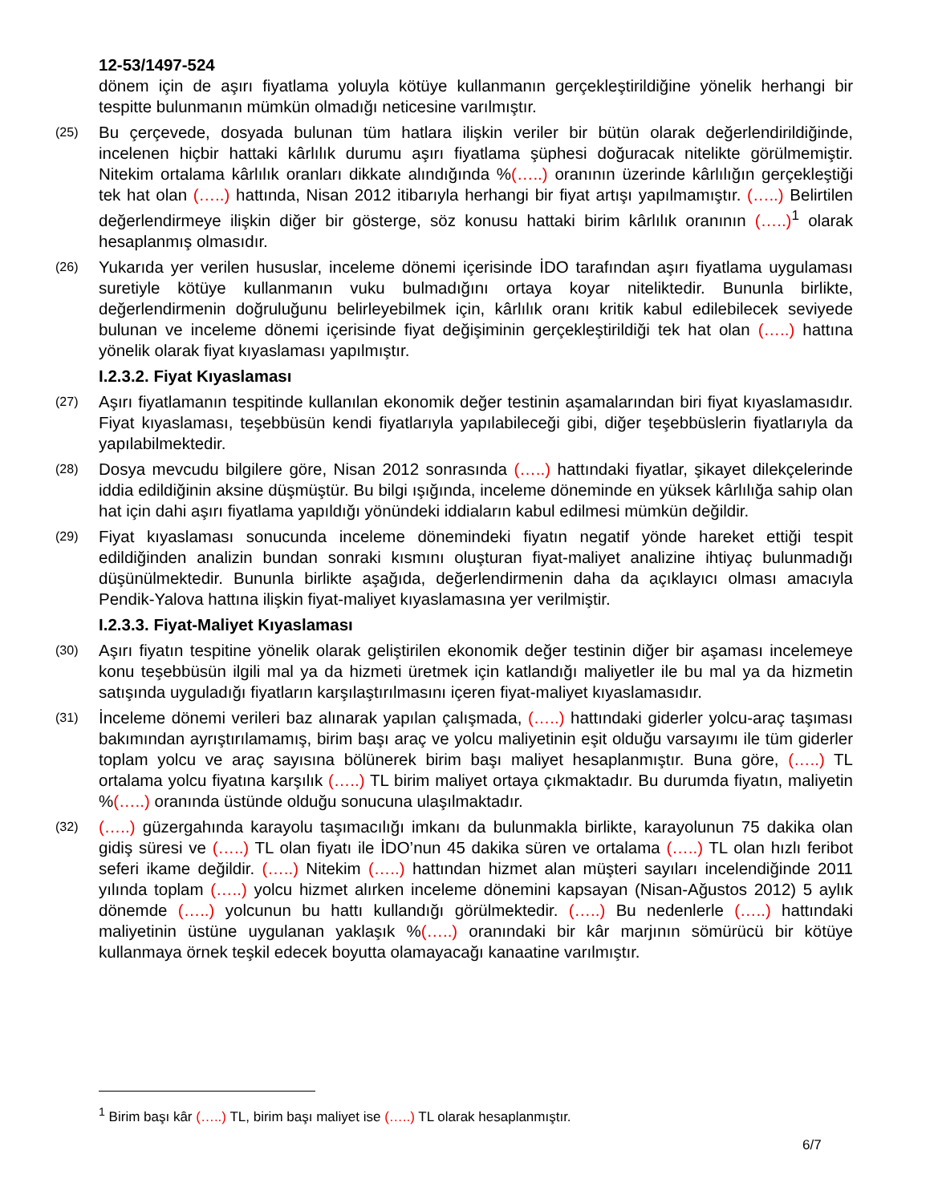12-53/1497-524
dönem için de aşırı fiyatlama yoluyla kötüye kullanmanın gerçekleştirildiğine yönelik herhangi bir tespitte bulunmanın mümkün olmadığı neticesine varılmıştır.
(25)
Bu çerçevede, dosyada bulunan tüm hatlara ilişkin veriler bir bütün olarak değerlendirildiğinde, incelenen hiçbir hattaki kârlılık durumu aşırı fiyatlama şüphesi doğuracak nitelikte görülmemiştir. Nitekim ortalama kârlılık oranları dikkate alındığında %(…..) oranının üzerinde kârlılığın gerçekleştiği tek hat olan (…..) hattında, Nisan 2012 itibarıyla herhangi bir fiyat artışı yapılmamıştır. (…..) Belirtilen değerlendirmeye ilişkin diğer bir gösterge, söz konusu hattaki birim kârlılık oranının (…..)<sup>1</sup> olarak hesaplanmış olmasıdır.
(26)
Yukarıda yer verilen hususlar, inceleme dönemi içerisinde İDO tarafından aşırı fiyatlama uygulaması suretiyle kötüye kullanmanın vuku bulmadığını ortaya koyar niteliktedir. Bununla birlikte, değerlendirmenin doğruluğunu belirleyebilmek için, kârlılık oranı kritik kabul edilebilecek seviyede bulunan ve inceleme dönemi içerisinde fiyat değişiminin gerçekleştirildiği tek hat olan (…..) hattına yönelik olarak fiyat kıyaslaması yapılmıştır.
I.2.3.2. Fiyat Kıyaslaması
(27)
Aşırı fiyatlamanın tespitinde kullanılan ekonomik değer testinin aşamalarından biri fiyat kıyaslamasıdır. Fiyat kıyaslaması, teşebbüsün kendi fiyatlarıyla yapılabileceği gibi, diğer teşebbüslerin fiyatlarıyla da yapılabilmektedir.
(28)
Dosya mevcudu bilgilere göre, Nisan 2012 sonrasında (…..) hattındaki fiyatlar, şikayet dilekçelerinde iddia edildiğinin aksine düşmüştür. Bu bilgi ışığında, inceleme döneminde en yüksek kârlılığa sahip olan hat için dahi aşırı fiyatlama yapıldığı yönündeki iddiaların kabul edilmesi mümkün değildir.
(29)
Fiyat kıyaslaması sonucunda inceleme dönemindeki fiyatın negatif yönde hareket ettiği tespit edildiğinden analizin bundan sonraki kısmını oluşturan fiyat-maliyet analizine ihtiyaç bulunmadığı düşünülmektedir. Bununla birlikte aşağıda, değerlendirmenin daha da açıklayıcı olması amacıyla Pendik-Yalova hattına ilişkin fiyat-maliyet kıyaslamasına yer verilmiştir.
I.2.3.3. Fiyat-Maliyet Kıyaslaması
(30)
Aşırı fiyatın tespitine yönelik olarak geliştirilen ekonomik değer testinin diğer bir aşaması incelemeye konu teşebbüsün ilgili mal ya da hizmeti üretmek için katlandığı maliyetler ile bu mal ya da hizmetin satışında uyguladığı fiyatların karşılaştırılmasını içeren fiyat-maliyet kıyaslamasıdır.
(31)
İnceleme dönemi verileri baz alınarak yapılan çalışmada, (…..) hattındaki giderler yolcu-araç taşıması bakımından ayrıştırılamamış, birim başı araç ve yolcu maliyetinin eşit olduğu varsayımı ile tüm giderler toplam yolcu ve araç sayısına bölünerek birim başı maliyet hesaplanmıştır. Buna göre, (…..) TL ortalama yolcu fiyatına karşılık (…..) TL birim maliyet ortaya çıkmaktadır. Bu durumda fiyatın, maliyetin %(…..) oranında üstünde olduğu sonucuna ulaşılmaktadır.
(32)
(…..) güzergahında karayolu taşımacılığı imkanı da bulunmakla birlikte, karayolunun 75 dakika olan gidiş süresi ve (…..) TL olan fiyatı ile İDO’nun 45 dakika süren ve ortalama (…..) TL olan hızlı feribot seferi ikame değildir. (…..) Nitekim (…..) hattından hizmet alan müşteri sayıları incelendiğinde 2011 yılında toplam (…..) yolcu hizmet alırken inceleme dönemini kapsayan (Nisan-Ağustos 2012) 5 aylık dönemde (…..) yolcunun bu hattı kullandığı görülmektedir. (…..) Bu nedenlerle (…..) hattındaki maliyetinin üstüne uygulanan yaklaşık %(…..) oranındaki bir kâr marjının sömürücü bir kötüye kullanmaya örnek teşkil edecek boyutta olamayacağı kanaatine varılmıştır.
<sup>1</sup> Birim başı kâr (…..) TL, birim başı maliyet ise (…..) TL olarak hesaplanmıştır.
6/7